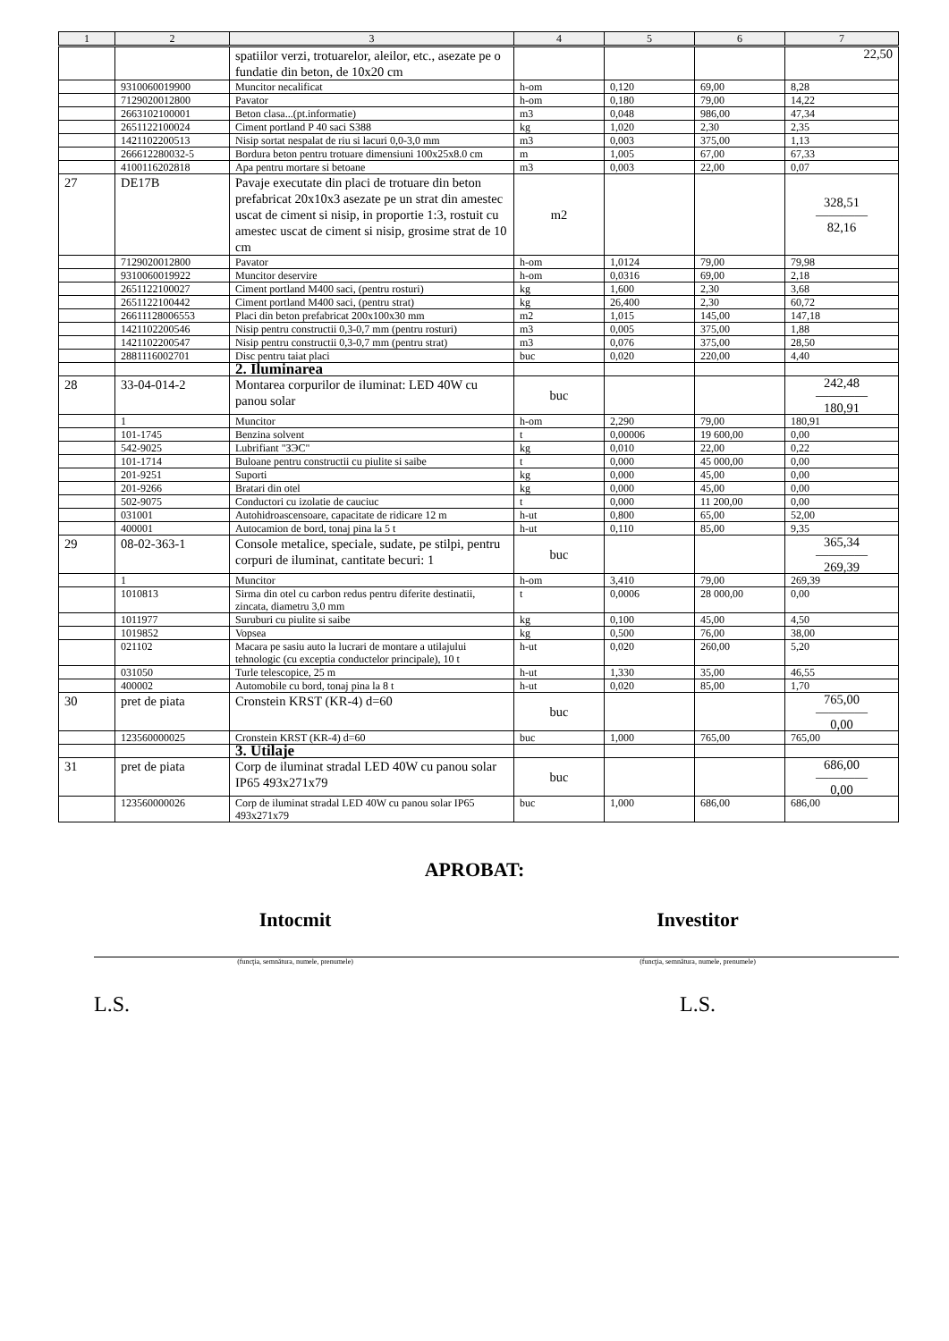| 1 | 2 | 3 | 4 | 5 | 6 | 7 |
| --- | --- | --- | --- | --- | --- | --- |
| | | spatiilor verzi, trotuarelor, aleilor, etc., asezate pe o fundatie din beton, de 10x20 cm | | | | 22,50 |
| | 9310060019900 | Muncitor necalificat | h-om | 0,120 | 69,00 | 8,28 |
| | 7129020012800 | Pavator | h-om | 0,180 | 79,00 | 14,22 |
| | 2663102100001 | Beton clasa...(pt.informatie) | m3 | 0,048 | 986,00 | 47,34 |
| | 2651122100024 | Ciment portland P 40 saci S388 | kg | 1,020 | 2,30 | 2,35 |
| | 1421102200513 | Nisip sortat nespalat de riu si lacuri 0,0-3,0 mm | m3 | 0,003 | 375,00 | 1,13 |
| | 266612280032-5 | Bordura beton pentru trotuare dimensiuni 100x25x8.0 cm | m | 1,005 | 67,00 | 67,33 |
| | 4100116202818 | Apa pentru mortare si betoane | m3 | 0,003 | 22,00 | 0,07 |
| 27 | DE17B | Pavaje executate din placi de trotuare din beton prefabricat 20x10x3 asezate pe un strat din amestec uscat de ciment si nisip, in proportie 1:3, rostuit cu amestec uscat de ciment si nisip, grosime strat de 10 cm | m2 | | | 328,51 ———— 82,16 |
| | 7129020012800 | Pavator | h-om | 1,0124 | 79,00 | 79,98 |
| | 9310060019922 | Muncitor deservire | h-om | 0,0316 | 69,00 | 2,18 |
| | 2651122100027 | Ciment portland M400 saci, (pentru rosturi) | kg | 1,600 | 2,30 | 3,68 |
| | 2651122100442 | Ciment portland M400 saci, (pentru strat) | kg | 26,400 | 2,30 | 60,72 |
| | 26611128006553 | Placi din beton prefabricat 200x100x30 mm | m2 | 1,015 | 145,00 | 147,18 |
| | 1421102200546 | Nisip pentru constructii 0,3-0,7 mm (pentru rosturi) | m3 | 0,005 | 375,00 | 1,88 |
| | 1421102200547 | Nisip pentru constructii 0,3-0,7 mm (pentru strat) | m3 | 0,076 | 375,00 | 28,50 |
| | 2881116002701 | Disc pentru taiat placi | buc | 0,020 | 220,00 | 4,40 |
| | | 2. Iluminarea | | | | |
| 28 | 33-04-014-2 | Montarea corpurilor de iluminat: LED 40W cu panou solar | buc | | | 242,48 ———— 180,91 |
| | 1 | Muncitor | h-om | 2,290 | 79,00 | 180,91 |
| | 101-1745 | Benzina solvent | t | 0,00006 | 19 600,00 | 0,00 |
| | 542-9025 | Lubrifiant "ЗЭС" | kg | 0,010 | 22,00 | 0,22 |
| | 101-1714 | Buloane pentru constructii cu piulite si saibe | t | 0,000 | 45 000,00 | 0,00 |
| | 201-9251 | Suporti | kg | 0,000 | 45,00 | 0,00 |
| | 201-9266 | Bratari din otel | kg | 0,000 | 45,00 | 0,00 |
| | 502-9075 | Conductori cu izolatie de cauciuc | t | 0,000 | 11 200,00 | 0,00 |
| | 031001 | Autohidroascensoare, capacitate de ridicare 12 m | h-ut | 0,800 | 65,00 | 52,00 |
| | 400001 | Autocamion de bord, tonaj pina la 5 t | h-ut | 0,110 | 85,00 | 9,35 |
| 29 | 08-02-363-1 | Console metalice, speciale, sudate, pe stilpi, pentru corpuri de iluminat, cantitate becuri: 1 | buc | | | 365,34 ———— 269,39 |
| | 1 | Muncitor | h-om | 3,410 | 79,00 | 269,39 |
| | 1010813 | Sirma din otel cu carbon redus pentru diferite destinatii, zincata, diametru 3,0 mm | t | 0,0006 | 28 000,00 | 0,00 |
| | 1011977 | Suruburi cu piulite si saibe | kg | 0,100 | 45,00 | 4,50 |
| | 1019852 | Vopsea | kg | 0,500 | 76,00 | 38,00 |
| | 021102 | Macara pe sasiu auto la lucrari de montare a utilajului tehnologic (cu exceptia conductelor principale), 10 t | h-ut | 0,020 | 260,00 | 5,20 |
| | 031050 | Turle telescopice, 25 m | h-ut | 1,330 | 35,00 | 46,55 |
| | 400002 | Automobile cu bord, tonaj pina la 8 t | h-ut | 0,020 | 85,00 | 1,70 |
| 30 | pret de piata | Cronstein KRST (KR-4) d=60 | buc | | | 765,00 ———— 0,00 |
| | 123560000025 | Cronstein KRST (KR-4) d=60 | buc | 1,000 | 765,00 | 765,00 |
| | | 3. Utilaje | | | | |
| 31 | pret de piata | Corp de iluminat stradal LED 40W cu panou solar IP65 493x271x79 | buc | | | 686,00 ———— 0,00 |
| | 123560000026 | Corp de iluminat stradal LED 40W cu panou solar IP65 493x271x79 | buc | 1,000 | 686,00 | 686,00 |
APROBAT:
Intocmit
(funcţia, semnătura, numele, prenumele)
L.S.
Investitor
(funcţia, semnătura, numele, prenumele)
L.S.